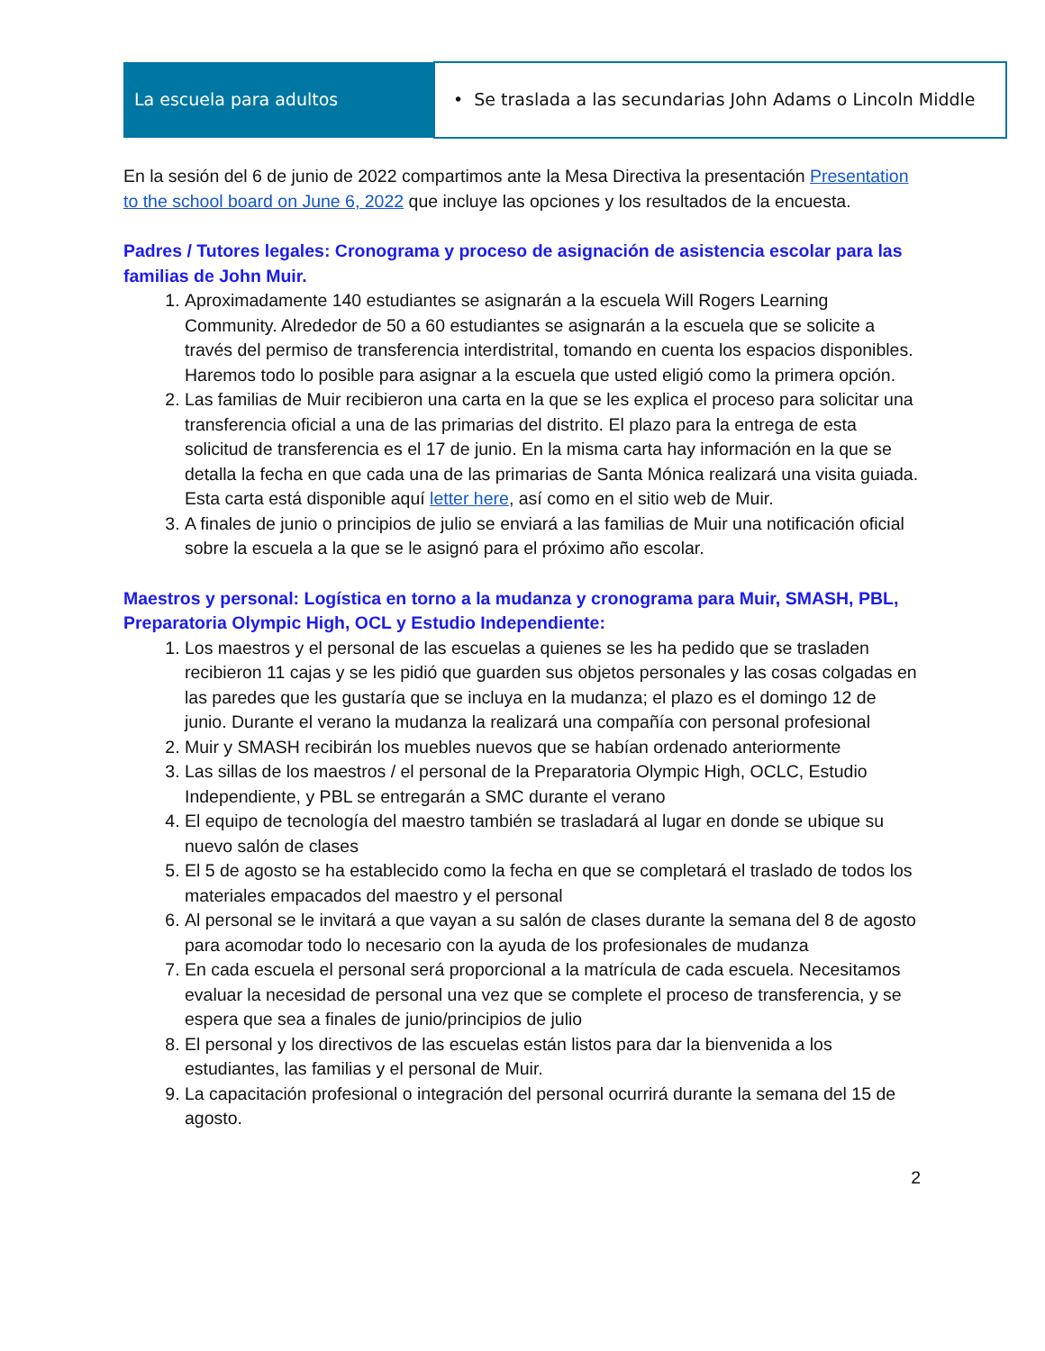| La escuela para adultos | • Se traslada a las secundarias John Adams o Lincoln Middle |
En la sesión del 6 de junio de 2022 compartimos ante la Mesa Directiva la presentación Presentation to the school board on June 6, 2022 que incluye las opciones y los resultados de la encuesta.
Padres / Tutores legales: Cronograma y proceso de asignación de asistencia escolar para las familias de John Muir.
1. Aproximadamente 140 estudiantes se asignarán a la escuela Will Rogers Learning Community. Alrededor de 50 a 60 estudiantes se asignarán a la escuela que se solicite a través del permiso de transferencia interdistrital, tomando en cuenta los espacios disponibles. Haremos todo lo posible para asignar a la escuela que usted eligió como la primera opción.
2. Las familias de Muir recibieron una carta en la que se les explica el proceso para solicitar una transferencia oficial a una de las primarias del distrito. El plazo para la entrega de esta solicitud de transferencia es el 17 de junio. En la misma carta hay información en la que se detalla la fecha en que cada una de las primarias de Santa Mónica realizará una visita guiada. Esta carta está disponible aquí letter here, así como en el sitio web de Muir.
3. A finales de junio o principios de julio se enviará a las familias de Muir una notificación oficial sobre la escuela a la que se le asignó para el próximo año escolar.
Maestros y personal: Logística en torno a la mudanza y cronograma para Muir, SMASH, PBL, Preparatoria Olympic High, OCL y Estudio Independiente:
1. Los maestros y el personal de las escuelas a quienes se les ha pedido que se trasladen recibieron 11 cajas y se les pidió que guarden sus objetos personales y las cosas colgadas en las paredes que les gustaría que se incluya en la mudanza; el plazo es el domingo 12 de junio. Durante el verano la mudanza la realizará una compañía con personal profesional
2. Muir y SMASH recibirán los muebles nuevos que se habían ordenado anteriormente
3. Las sillas de los maestros / el personal de la Preparatoria Olympic High, OCLC, Estudio Independiente, y PBL se entregarán a SMC durante el verano
4. El equipo de tecnología del maestro también se trasladará al lugar en donde se ubique su nuevo salón de clases
5. El 5 de agosto se ha establecido como la fecha en que se completará el traslado de todos los materiales empacados del maestro y el personal
6. Al personal se le invitará a que vayan a su salón de clases durante la semana del 8 de agosto para acomodar todo lo necesario con la ayuda de los profesionales de mudanza
7. En cada escuela el personal será proporcional a la matrícula de cada escuela. Necesitamos evaluar la necesidad de personal una vez que se complete el proceso de transferencia, y se espera que sea a finales de junio/principios de julio
8. El personal y los directivos de las escuelas están listos para dar la bienvenida a los estudiantes, las familias y el personal de Muir.
9. La capacitación profesional o integración del personal ocurrirá durante la semana del 15 de agosto.
2